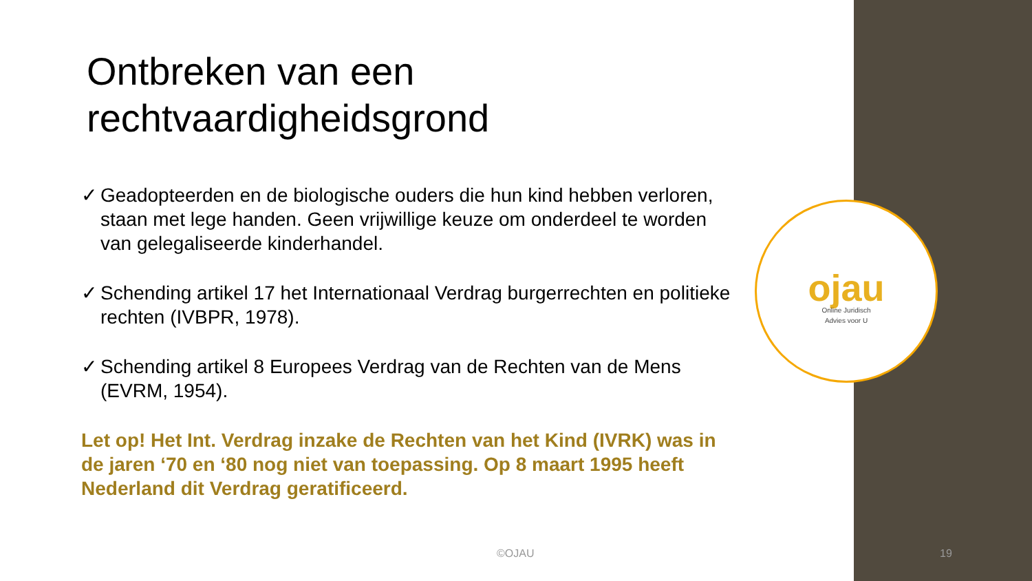Ontbreken van een rechtvaardigheidsgrond
✓ Geadopteerden en de biologische ouders die hun kind hebben verloren, staan met lege handen. Geen vrijwillige keuze om onderdeel te worden van gelegaliseerde kinderhandel.
✓ Schending artikel 17 het Internationaal Verdrag burgerrechten en politieke rechten (IVBPR, 1978).
✓ Schending artikel 8 Europees Verdrag van de Rechten van de Mens (EVRM, 1954).
Let op! Het Int. Verdrag inzake de Rechten van het Kind (IVRK) was in de jaren ‘70 en ‘80 nog niet van toepassing. Op 8 maart 1995 heeft Nederland dit Verdrag geratificeerd.
ojau
Online Juridisch
Advies voor U
©OJAU 19